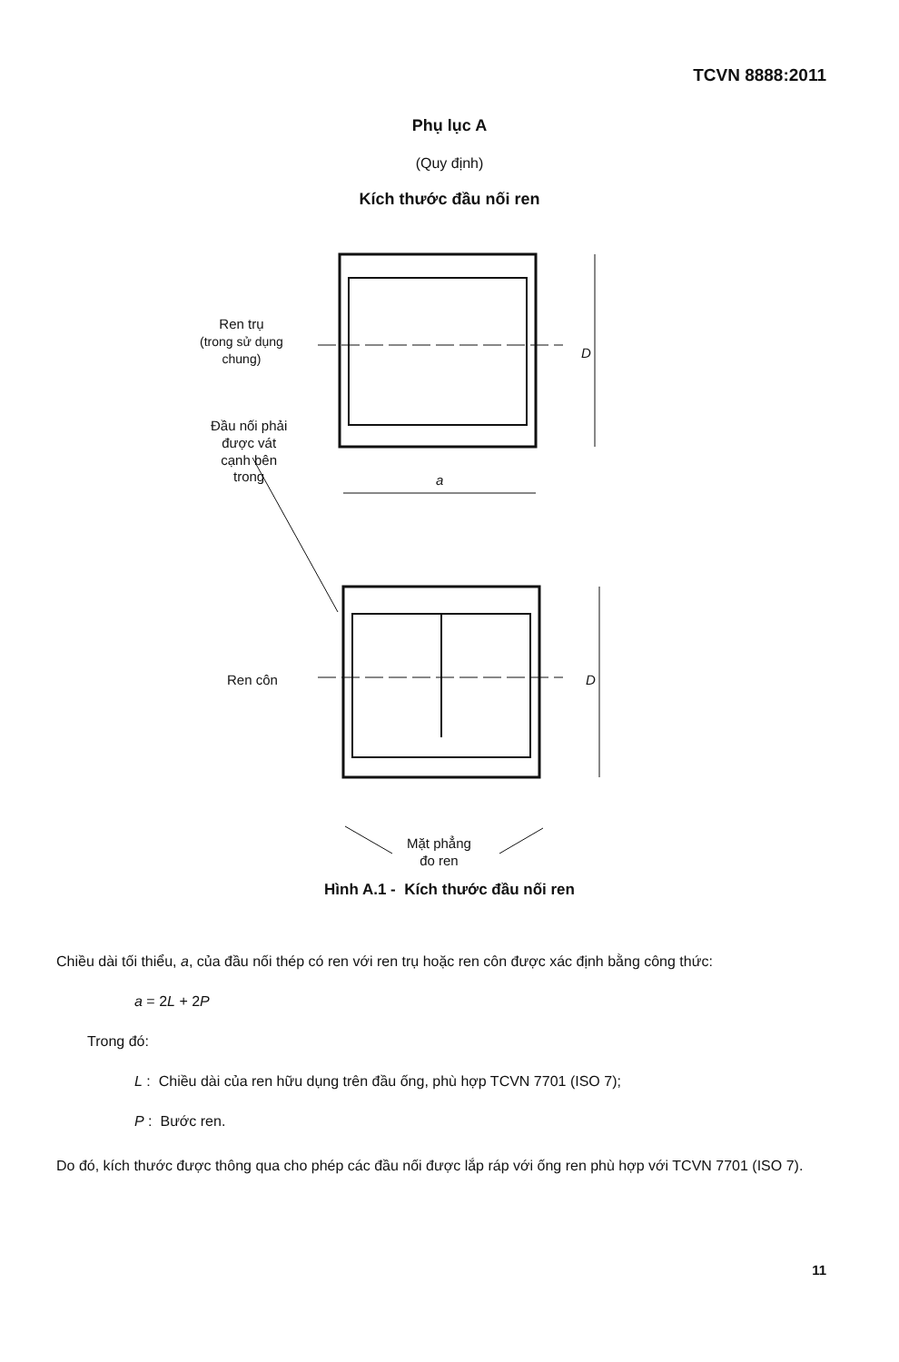TCVN 8888:2011
Phụ lục A
(Quy định)
Kích thước đầu nối ren
Ren trụ
(trong sử dụng
chung)
Đầu nối phải
được vát
cạnh bên
trong
D
a
Ren côn D
Mặt phẳng
đo ren
Hình A.1 - Kích thước đầu nối ren
Chiều dài tối thiểu, a, của đầu nối thép có ren với ren trụ hoặc ren côn được xác định bằng công thức:
a = 2L + 2P
Trong đó:
L : Chiều dài của ren hữu dụng trên đầu ống, phù hợp TCVN 7701 (ISO 7);
P : Bước ren.
Do đó, kích thước được thông qua cho phép các đầu nối được lắp ráp với ống ren phù hợp với TCVN 7701 (ISO 7).
11